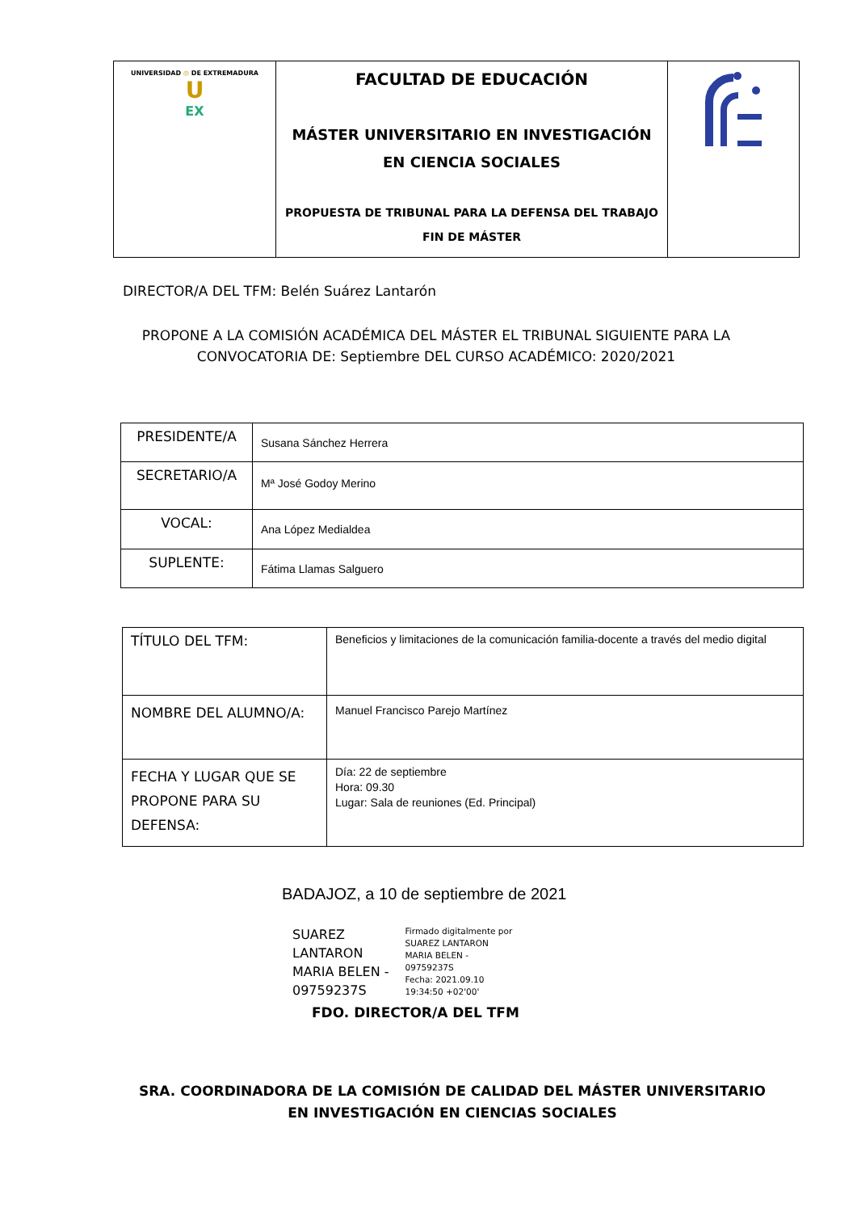| UNIVERSIDAD ◎ DE EXTREMADURA U EX | FACULTAD DE EDUCACIÓN MÁSTER UNIVERSITARIO EN INVESTIGACIÓN EN CIENCIA SOCIALES PROPUESTA DE TRIBUNAL PARA LA DEFENSA DEL TRABAJO FIN DE MÁSTER | |
DIRECTOR/A DEL TFM: Belén Suárez Lantarón
PROPONE A LA COMISIÓN ACADÉMICA DEL MÁSTER EL TRIBUNAL SIGUIENTE PARA LA CONVOCATORIA DE: Septiembre DEL CURSO ACADÉMICO: 2020/2021
| PRESIDENTE/A | Susana Sánchez Herrera |
| SECRETARIO/A | Mª José Godoy Merino |
| VOCAL: | Ana López Medialdea |
| SUPLENTE: | Fátima Llamas Salguero |
| TÍTULO DEL TFM: | Beneficios y limitaciones de la comunicación familia-docente a través del medio digital |
| NOMBRE DEL ALUMNO/A: | Manuel Francisco Parejo Martínez |
| FECHA Y LUGAR QUE SE PROPONE PARA SU DEFENSA: | Día: 22 de septiembre Hora: 09.30 Lugar: Sala de reuniones (Ed. Principal) |
BADAJOZ, a 10 de septiembre de 2021
SUAREZ
LANTARON
MARIA BELEN -
09759237S
Firmado digitalmente por
SUAREZ LANTARON
MARIA BELEN -
09759237S
Fecha: 2021.09.10
19:34:50 +02'00'
FDO. DIRECTOR/A DEL TFM
SRA. COORDINADORA DE LA COMISIÓN DE CALIDAD DEL MÁSTER UNIVERSITARIO EN INVESTIGACIÓN EN CIENCIAS SOCIALES